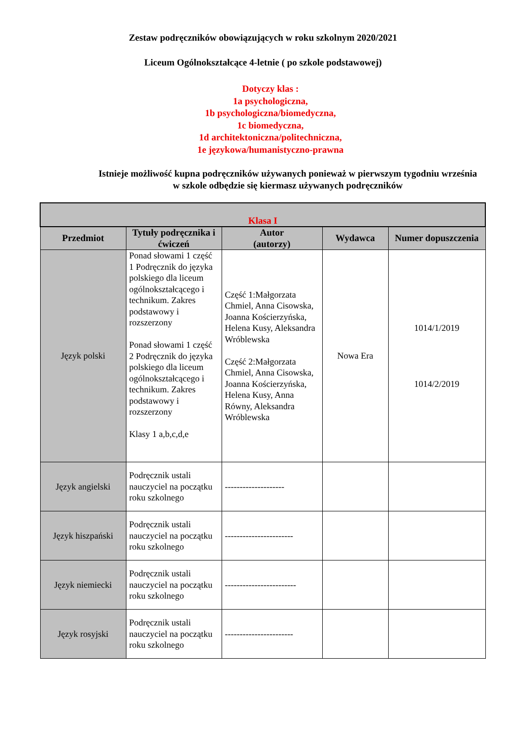Zestaw podręczników obowiązujących w roku szkolnym 2020/2021
Liceum Ogólnokształcące 4-letnie ( po szkole podstawowej)
Dotyczy klas :
1a psychologiczna,
1b psychologiczna/biomedyczna,
1c biomedyczna,
1d architektoniczna/politechniczna,
1e językowa/humanistyczno-prawna
Istnieje możliwość kupna podręczników używanych ponieważ w pierwszym tygodniu września
w szkole odbędzie się kiermasz używanych podręczników
| Klasa I | | | | |
| --- | --- | --- | --- | --- |
| Przedmiot | Tytuły podręcznika i ćwiczeń | Autor (autorzy) | Wydawca | Numer dopuszczenia |
| Język polski | Ponad słowami 1 część 1 Podręcznik do języka polskiego dla liceum ogólnokształcącego i technikum. Zakres podstawowy i rozszerzony Ponad słowami 1 część 2 Podręcznik do języka polskiego dla liceum ogólnokształcącego i technikum. Zakres podstawowy i rozszerzony Klasy 1 a,b,c,d,e | Część 1:Małgorzata Chmiel, Anna Cisowska, Joanna Kościerzyńska, Helena Kusy, Aleksandra Wróblewska Część 2:Małgorzata Chmiel, Anna Cisowska, Joanna Kościerzyńska, Helena Kusy, Anna Równy, Aleksandra Wróblewska | Nowa Era | 1014/1/2019 1014/2/2019 |
| Język angielski | Podręcznik ustali nauczyciel na początku roku szkolnego | -------------------- | | |
| Język hiszpański | Podręcznik ustali nauczyciel na początku roku szkolnego | ----------------------- | | |
| Język niemiecki | Podręcznik ustali nauczyciel na początku roku szkolnego | ------------------------ | | |
| Język rosyjski | Podręcznik ustali nauczyciel na początku roku szkolnego | ----------------------- | | |